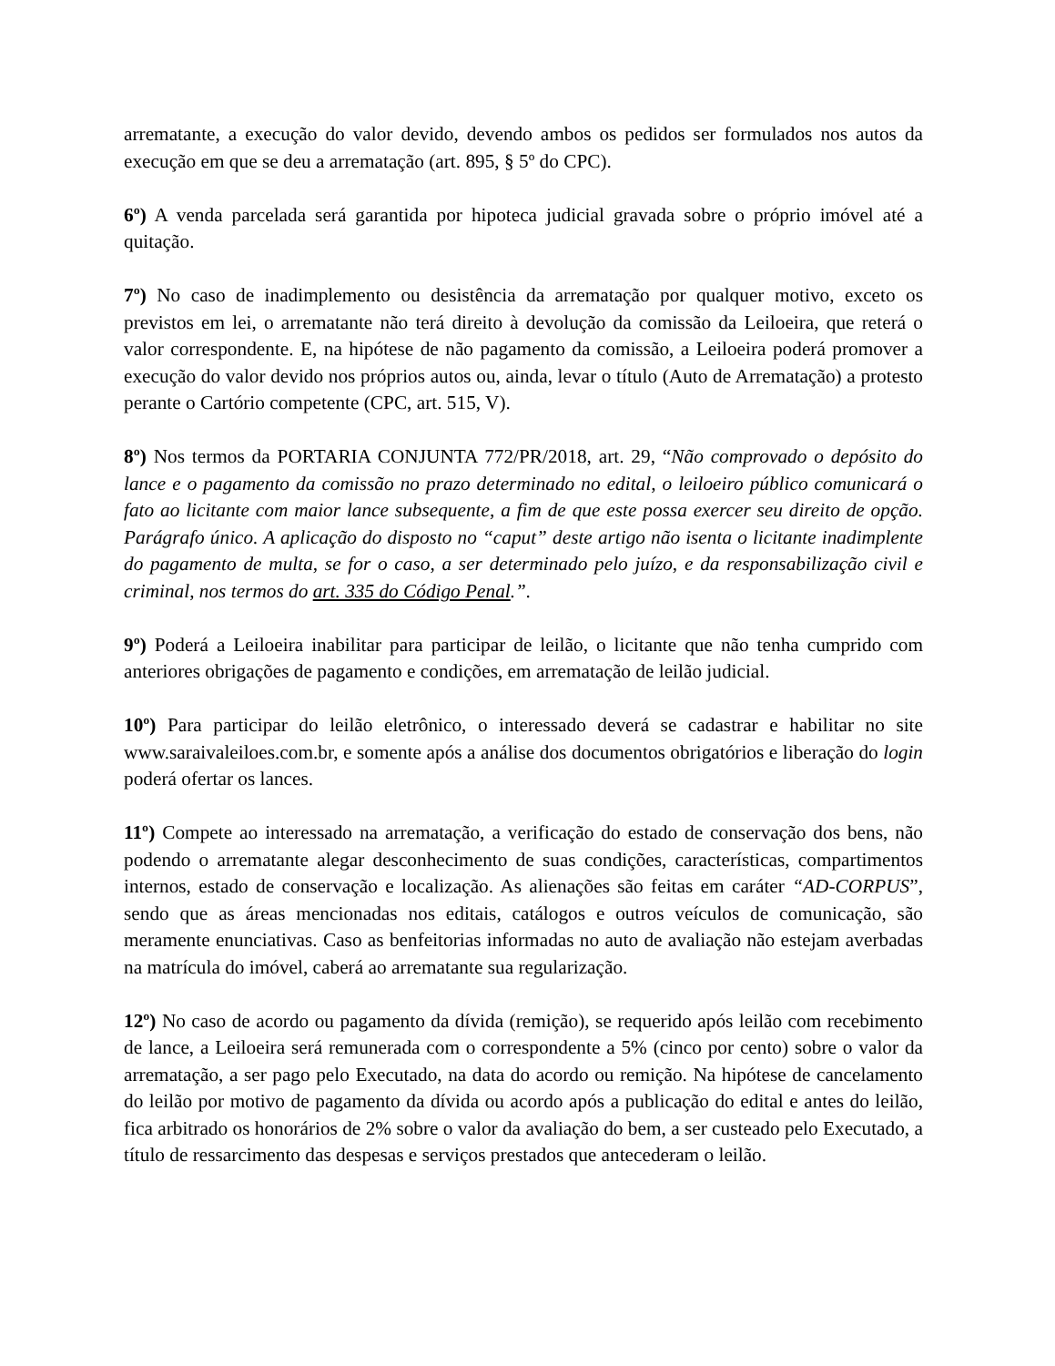arrematante, a execução do valor devido, devendo ambos os pedidos ser formulados nos autos da execução em que se deu a arrematação (art. 895, § 5º do CPC).
6º) A venda parcelada será garantida por hipoteca judicial gravada sobre o próprio imóvel até a quitação.
7º) No caso de inadimplemento ou desistência da arrematação por qualquer motivo, exceto os previstos em lei, o arrematante não terá direito à devolução da comissão da Leiloeira, que reterá o valor correspondente. E, na hipótese de não pagamento da comissão, a Leiloeira poderá promover a execução do valor devido nos próprios autos ou, ainda, levar o título (Auto de Arrematação) a protesto perante o Cartório competente (CPC, art. 515, V).
8º) Nos termos da PORTARIA CONJUNTA 772/PR/2018, art. 29, “Não comprovado o depósito do lance e o pagamento da comissão no prazo determinado no edital, o leiloeiro público comunicará o fato ao licitante com maior lance subsequente, a fim de que este possa exercer seu direito de opção. Parágrafo único. A aplicação do disposto no “caput” deste artigo não isenta o licitante inadimplente do pagamento de multa, se for o caso, a ser determinado pelo juízo, e da responsabilização civil e criminal, nos termos do art. 335 do Código Penal.”.
9º) Poderá a Leiloeira inabilitar para participar de leilão, o licitante que não tenha cumprido com anteriores obrigações de pagamento e condições, em arrematação de leilão judicial.
10º) Para participar do leilão eletrônico, o interessado deverá se cadastrar e habilitar no site www.saraivaleiloes.com.br, e somente após a análise dos documentos obrigatórios e liberação do login poderá ofertar os lances.
11º) Compete ao interessado na arrematação, a verificação do estado de conservação dos bens, não podendo o arrematante alegar desconhecimento de suas condições, características, compartimentos internos, estado de conservação e localização. As alienações são feitas em caráter “AD-CORPUS”, sendo que as áreas mencionadas nos editais, catálogos e outros veículos de comunicação, são meramente enunciativas. Caso as benfeitorias informadas no auto de avaliação não estejam averbadas na matrícula do imóvel, caberá ao arrematante sua regularização.
12º) No caso de acordo ou pagamento da dívida (remição), se requerido após leilão com recebimento de lance, a Leiloeira será remunerada com o correspondente a 5% (cinco por cento) sobre o valor da arrematação, a ser pago pelo Executado, na data do acordo ou remição. Na hipótese de cancelamento do leilão por motivo de pagamento da dívida ou acordo após a publicação do edital e antes do leilão, fica arbitrado os honorários de 2% sobre o valor da avaliação do bem, a ser custeado pelo Executado, a título de ressarcimento das despesas e serviços prestados que antecederam o leilão.